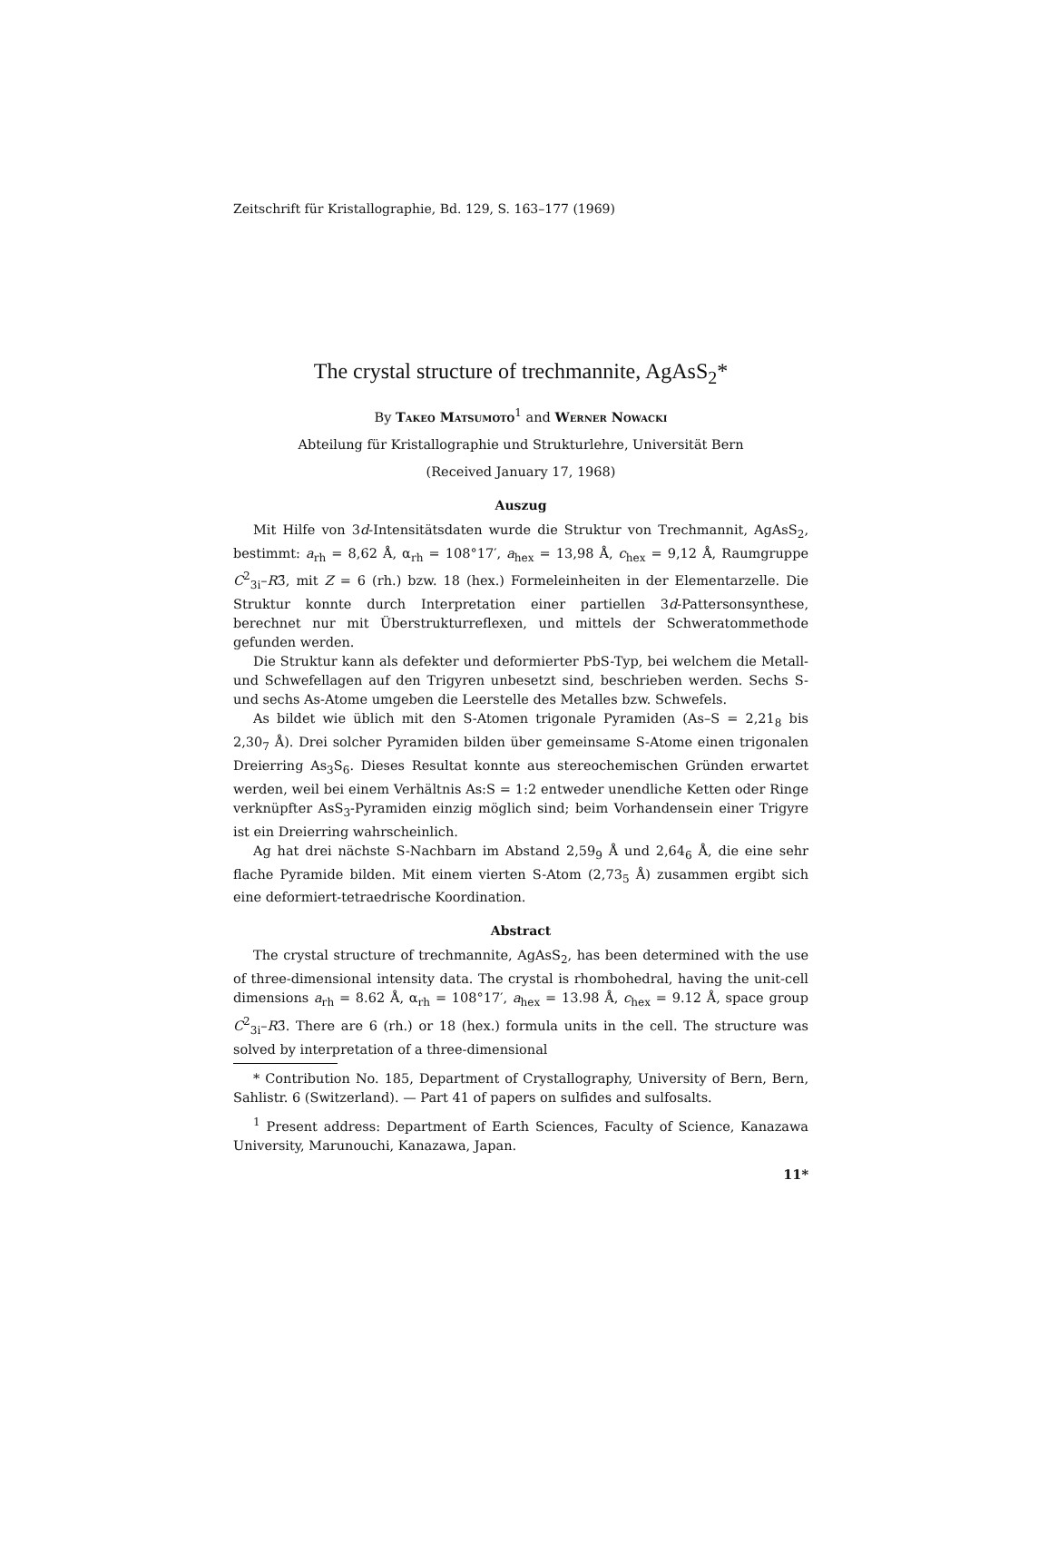Zeitschrift für Kristallographie, Bd. 129, S. 163–177 (1969)
The crystal structure of trechmannite, AgAsS<sub>2</sub>*
By Takeo Matsumoto<sup>1</sup> and Werner Nowacki
Abteilung für Kristallographie und Strukturlehre, Universität Bern
(Received January 17, 1968)
Auszug
Mit Hilfe von 3d-Intensitätsdaten wurde die Struktur von Trechmannit, AgAsS<sub>2</sub>, bestimmt: a<sub>rh</sub> = 8,62 Å, α<sub>rh</sub> = 108°17′, a<sub>hex</sub> = 13,98 Å, c<sub>hex</sub> = 9,12 Å, Raumgruppe C<sup>2</sup><sub>3i</sub>–R3̄, mit Z = 6 (rh.) bzw. 18 (hex.) Formeleinheiten in der Elementarzelle. Die Struktur konnte durch Interpretation einer partiellen 3d-Pattersonsynthese, berechnet nur mit Überstrukturreflexen, und mittels der Schweratommethode gefunden werden.
Die Struktur kann als defekter und deformierter PbS-Typ, bei welchem die Metall- und Schwefellagen auf den Trigyren unbesetzt sind, beschrieben werden. Sechs S- und sechs As-Atome umgeben die Leerstelle des Metalles bzw. Schwefels.
As bildet wie üblich mit den S-Atomen trigonale Pyramiden (As–S = 2,21<sub>8</sub> bis 2,30<sub>7</sub> Å). Drei solcher Pyramiden bilden über gemeinsame S-Atome einen trigonalen Dreierring As<sub>3</sub>S<sub>6</sub>. Dieses Resultat konnte aus stereochemischen Gründen erwartet werden, weil bei einem Verhältnis As:S = 1:2 entweder unendliche Ketten oder Ringe verknüpfter AsS<sub>3</sub>-Pyramiden einzig möglich sind; beim Vorhandensein einer Trigyre ist ein Dreierring wahrscheinlich.
Ag hat drei nächste S-Nachbarn im Abstand 2,59<sub>9</sub> Å und 2,64<sub>6</sub> Å, die eine sehr flache Pyramide bilden. Mit einem vierten S-Atom (2,73<sub>5</sub> Å) zusammen ergibt sich eine deformiert-tetraedrische Koordination.
Abstract
The crystal structure of trechmannite, AgAsS<sub>2</sub>, has been determined with the use of three-dimensional intensity data. The crystal is rhombohedral, having the unit-cell dimensions a<sub>rh</sub> = 8.62 Å, α<sub>rh</sub> = 108°17′, a<sub>hex</sub> = 13.98 Å, c<sub>hex</sub> = 9.12 Å, space group C<sup>2</sup><sub>3i</sub>–R3̄. There are 6 (rh.) or 18 (hex.) formula units in the cell. The structure was solved by interpretation of a three-dimensional
* Contribution No. 185, Department of Crystallography, University of Bern, Bern, Sahlistr. 6 (Switzerland). — Part 41 of papers on sulfides and sulfosalts.
<sup>1</sup> Present address: Department of Earth Sciences, Faculty of Science, Kanazawa University, Marunouchi, Kanazawa, Japan.
11*